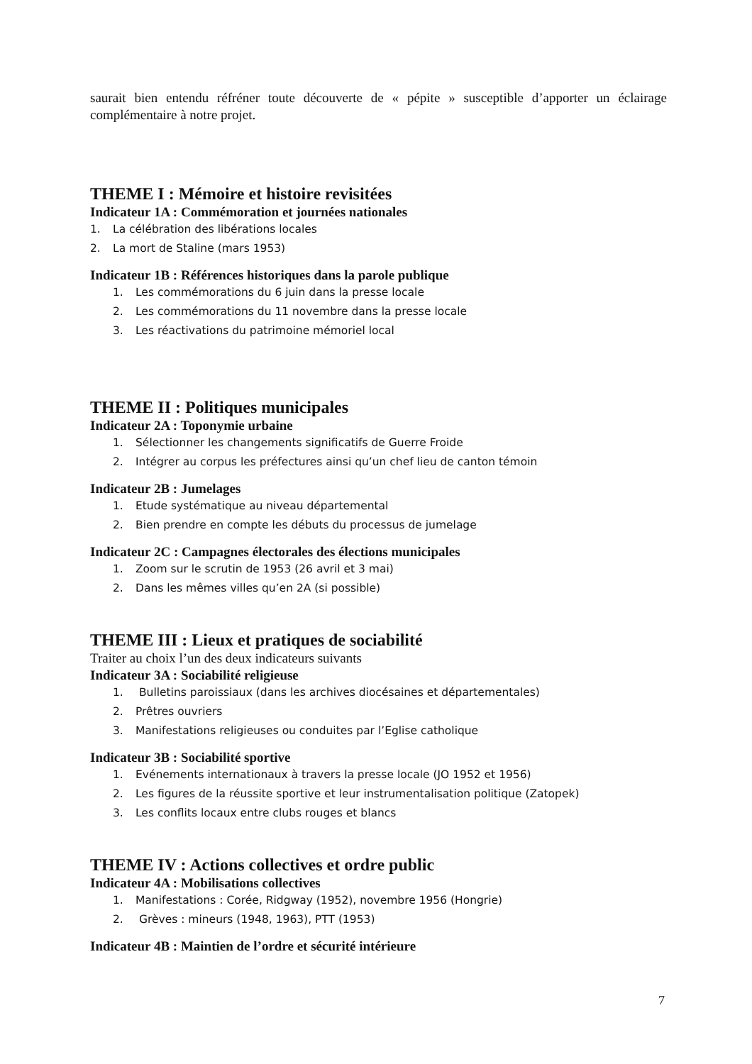saurait bien entendu réfréner toute découverte de « pépite » susceptible d’apporter un éclairage complémentaire à notre projet.
THEME I : Mémoire et histoire revisitées
Indicateur 1A : Commémoration et journées nationales
1. La célébration des libérations locales
2. La mort de Staline (mars 1953)
Indicateur 1B : Références historiques dans la parole publique
1. Les commémorations du 6 juin dans la presse locale
2. Les commémorations du 11 novembre dans la presse locale
3. Les réactivations du patrimoine mémoriel local
THEME II : Politiques municipales
Indicateur 2A : Toponymie urbaine
1. Sélectionner les changements significatifs de Guerre Froide
2. Intégrer au corpus les préfectures ainsi qu’un chef lieu de canton témoin
Indicateur 2B : Jumelages
1. Etude systématique au niveau départemental
2. Bien prendre en compte les débuts du processus de jumelage
Indicateur 2C : Campagnes électorales des élections municipales
1. Zoom sur le scrutin de 1953 (26 avril et 3 mai)
2. Dans les mêmes villes qu’en 2A (si possible)
THEME III : Lieux et pratiques de sociabilité
Traiter au choix l’un des deux indicateurs suivants
Indicateur 3A : Sociabilité religieuse
1. Bulletins paroissiaux (dans les archives diocésaines et départementales)
2. Prêtres ouvriers
3. Manifestations religieuses ou conduites par l’Eglise catholique
Indicateur 3B : Sociabilité sportive
1. Evénements internationaux à travers la presse locale (JO 1952 et 1956)
2. Les figures de la réussite sportive et leur instrumentalisation politique (Zatopek)
3. Les conflits locaux entre clubs rouges et blancs
THEME IV : Actions collectives et ordre public
Indicateur 4A : Mobilisations collectives
1. Manifestations : Corée, Ridgway (1952), novembre 1956 (Hongrie)
2. Grèves : mineurs (1948, 1963), PTT (1953)
Indicateur 4B : Maintien de l’ordre et sécurité intérieure
7